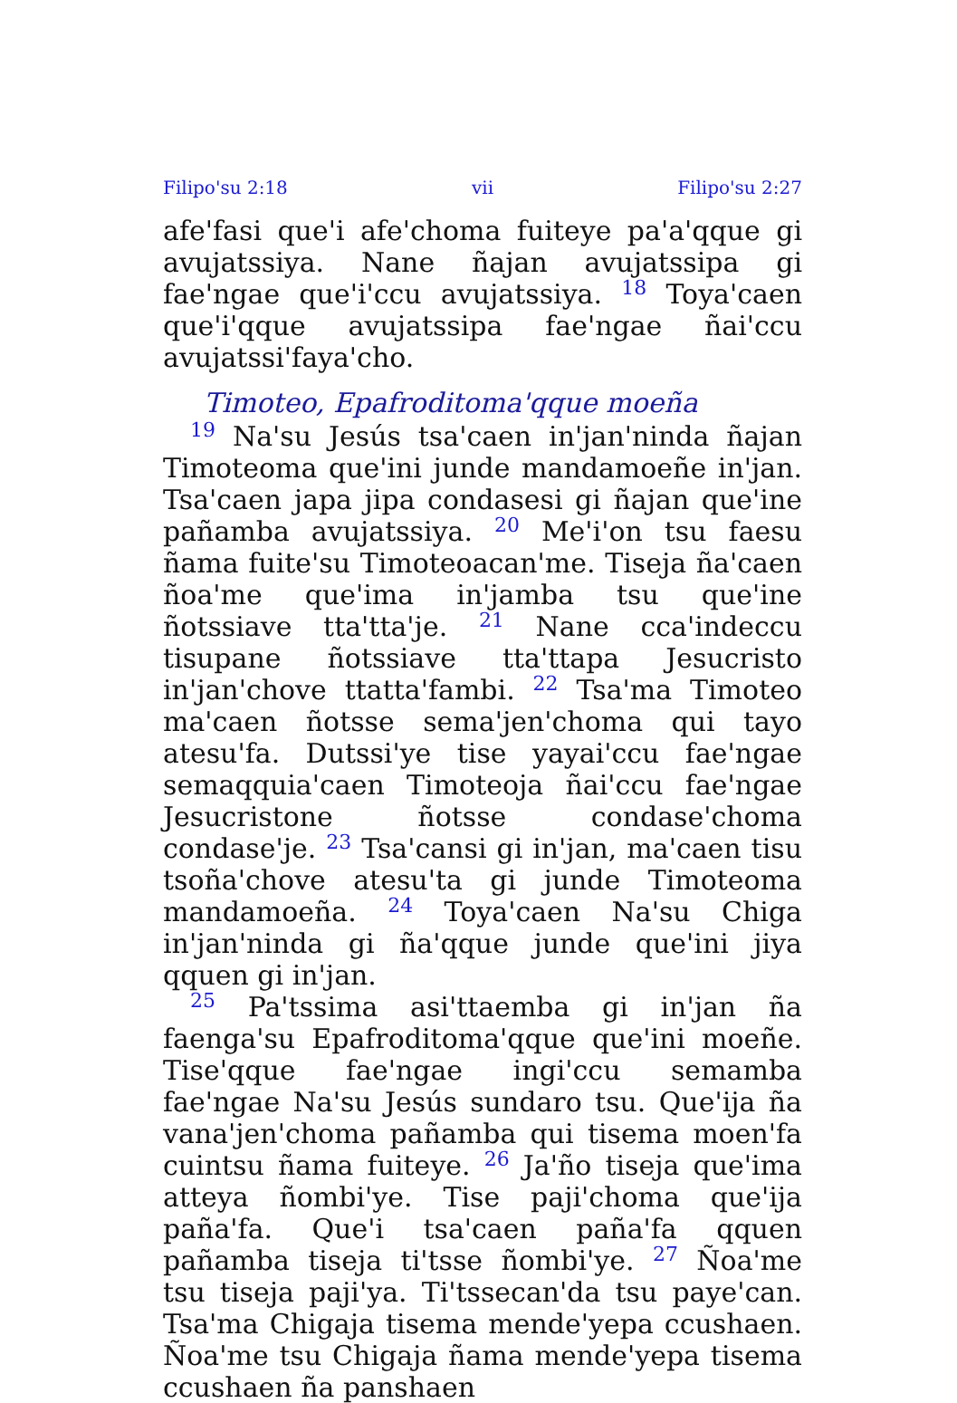Filipo'su 2:18 vii Filipo'su 2:27
afe'fasi que'i afe'choma fuiteye pa'a'qque gi avujatssiya. Nane ñajan avujatssipa gi fae'ngae que'i'ccu avujatssiya. <sup>18</sup> Toya'caen que'i'qque avujatssipa fae'ngae ñai'ccu avujatssi'faya'cho.
Timoteo, Epafroditoma'qque moeña
<sup>19</sup> Na'su Jesús tsa'caen in'jan'ninda ñajan Timoteoma que'ini junde mandamoeñe in'jan. Tsa'caen japa jipa condasesi gi ñajan que'ine pañamba avujatssiya. <sup>20</sup> Me'i'on tsu faesu ñama fuite'su Timoteoacan'me. Tiseja ña'caen ñoa'me que'ima in'jamba tsu que'ine ñotssiave tta'tta'je. <sup>21</sup> Nane cca'indeccu tisupane ñotssiave tta'ttapa Jesucristo in'jan'chove ttatta'fambi. <sup>22</sup> Tsa'ma Timoteo ma'caen ñotsse sema'jen'choma qui tayo atesu'fa. Dutssi'ye tise yayai'ccu fae'ngae semaqquia'caen Timoteoja ñai'ccu fae'ngae Jesucristone ñotsse condase'choma condase'je. <sup>23</sup> Tsa'cansi gi in'jan, ma'caen tisu tsoña'chove atesu'ta gi junde Timoteoma mandamoeña. <sup>24</sup> Toya'caen Na'su Chiga in'jan'ninda gi ña'qque junde que'ini jiya qquen gi in'jan.
<sup>25</sup> Pa'tssima asi'ttaemba gi in'jan ña faenga'su Epafroditoma'qque que'ini moeñe. Tise'qque fae'ngae ingi'ccu semamba fae'ngae Na'su Jesús sundaro tsu. Que'ija ña vana'jen'choma pañamba qui tisema moen'fa cuintsu ñama fuiteye. <sup>26</sup> Ja'ño tiseja que'ima atteya ñombi'ye. Tise paji'choma que'ija paña'fa. Que'i tsa'caen paña'fa qquen pañamba tiseja ti'tsse ñombi'ye. <sup>27</sup> Ñoa'me tsu tiseja paji'ya. Ti'tssecan'da tsu paye'can. Tsa'ma Chigaja tisema mende'yepa ccushaen. Ñoa'me tsu Chigaja ñama mende'yepa tisema ccushaen ña panshaen